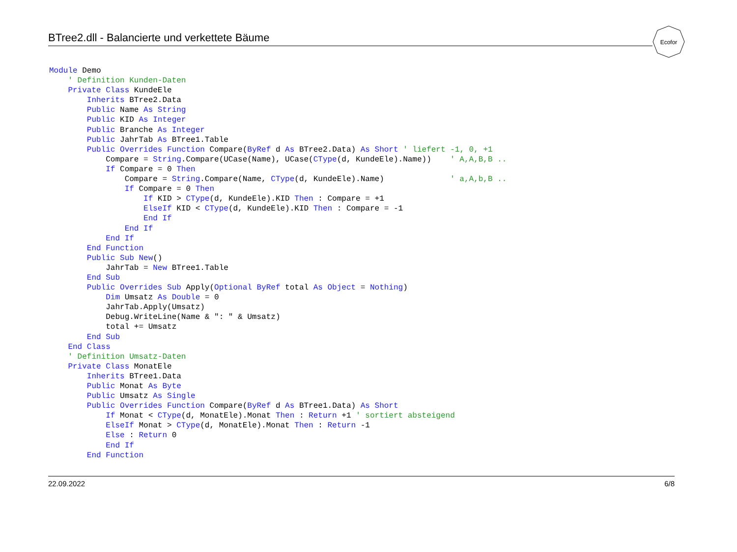BTree2.dll - Balancierte und verkettete Bäume
Ecofor
Module Demo
    ' Definition Kunden-Daten
    Private Class KundeEle
        Inherits BTree2.Data
        Public Name As String
        Public KID As Integer
        Public Branche As Integer
        Public JahrTab As BTree1.Table
        Public Overrides Function Compare(ByRef d As BTree2.Data) As Short ' liefert -1, 0, +1
            Compare = String.Compare(UCase(Name), UCase(CType(d, KundeEle).Name))    ' A,A,B,B ..
            If Compare = 0 Then
                Compare = String.Compare(Name, CType(d, KundeEle).Name)              ' a,A,b,B ..
                If Compare = 0 Then
                    If KID > CType(d, KundeEle).KID Then : Compare = +1
                    ElseIf KID < CType(d, KundeEle).KID Then : Compare = -1
                    End If
                End If
            End If
        End Function
        Public Sub New()
            JahrTab = New BTree1.Table
        End Sub
        Public Overrides Sub Apply(Optional ByRef total As Object = Nothing)
            Dim Umsatz As Double = 0
            JahrTab.Apply(Umsatz)
            Debug.WriteLine(Name & ": " & Umsatz)
            total += Umsatz
        End Sub
    End Class
    ' Definition Umsatz-Daten
    Private Class MonatEle
        Inherits BTree1.Data
        Public Monat As Byte
        Public Umsatz As Single
        Public Overrides Function Compare(ByRef d As BTree1.Data) As Short
            If Monat < CType(d, MonatEle).Monat Then : Return +1 ' sortiert absteigend
            ElseIf Monat > CType(d, MonatEle).Monat Then : Return -1
            Else : Return 0
            End If
        End Function
22.09.2022 6/8